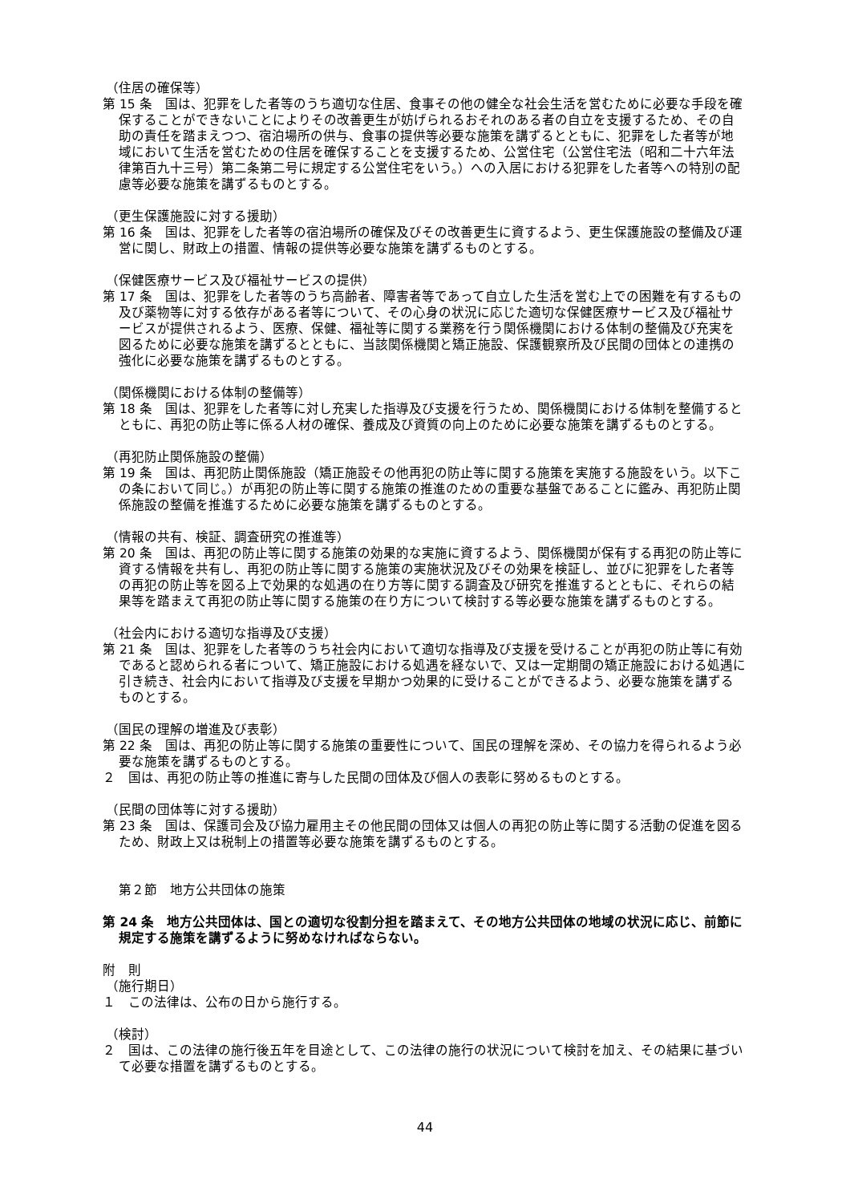（住居の確保等）
第 15 条　国は、犯罪をした者等のうち適切な住居、食事その他の健全な社会生活を営むために必要な手段を確保することができないことによりその改善更生が妨げられるおそれのある者の自立を支援するため、その自助の責任を踏まえつつ、宿泊場所の供与、食事の提供等必要な施策を講ずるとともに、犯罪をした者等が地域において生活を営むための住居を確保することを支援するため、公営住宅（公営住宅法（昭和二十六年法律第百九十三号）第二条第二号に規定する公営住宅をいう。）への入居における犯罪をした者等への特別の配慮等必要な施策を講ずるものとする。
（更生保護施設に対する援助）
第 16 条　国は、犯罪をした者等の宿泊場所の確保及びその改善更生に資するよう、更生保護施設の整備及び運営に関し、財政上の措置、情報の提供等必要な施策を講ずるものとする。
（保健医療サービス及び福祉サービスの提供）
第 17 条　国は、犯罪をした者等のうち高齢者、障害者等であって自立した生活を営む上での困難を有するもの及び薬物等に対する依存がある者等について、その心身の状況に応じた適切な保健医療サービス及び福祉サービスが提供されるよう、医療、保健、福祉等に関する業務を行う関係機関における体制の整備及び充実を図るために必要な施策を講ずるとともに、当該関係機関と矯正施設、保護観察所及び民間の団体との連携の強化に必要な施策を講ずるものとする。
（関係機関における体制の整備等）
第 18 条　国は、犯罪をした者等に対し充実した指導及び支援を行うため、関係機関における体制を整備するとともに、再犯の防止等に係る人材の確保、養成及び資質の向上のために必要な施策を講ずるものとする。
（再犯防止関係施設の整備）
第 19 条　国は、再犯防止関係施設（矯正施設その他再犯の防止等に関する施策を実施する施設をいう。以下この条において同じ。）が再犯の防止等に関する施策の推進のための重要な基盤であることに鑑み、再犯防止関係施設の整備を推進するために必要な施策を講ずるものとする。
（情報の共有、検証、調査研究の推進等）
第 20 条　国は、再犯の防止等に関する施策の効果的な実施に資するよう、関係機関が保有する再犯の防止等に資する情報を共有し、再犯の防止等に関する施策の実施状況及びその効果を検証し、並びに犯罪をした者等の再犯の防止等を図る上で効果的な処遇の在り方等に関する調査及び研究を推進するとともに、それらの結果等を踏まえて再犯の防止等に関する施策の在り方について検討する等必要な施策を講ずるものとする。
（社会内における適切な指導及び支援）
第 21 条　国は、犯罪をした者等のうち社会内において適切な指導及び支援を受けることが再犯の防止等に有効であると認められる者について、矯正施設における処遇を経ないで、又は一定期間の矯正施設における処遇に引き続き、社会内において指導及び支援を早期かつ効果的に受けることができるよう、必要な施策を講ずるものとする。
（国民の理解の増進及び表彰）
第 22 条　国は、再犯の防止等に関する施策の重要性について、国民の理解を深め、その協力を得られるよう必要な施策を講ずるものとする。
２　国は、再犯の防止等の推進に寄与した民間の団体及び個人の表彰に努めるものとする。
（民間の団体等に対する援助）
第 23 条　国は、保護司会及び協力雇用主その他民間の団体又は個人の再犯の防止等に関する活動の促進を図るため、財政上又は税制上の措置等必要な施策を講ずるものとする。
第２節　地方公共団体の施策
第 24 条　地方公共団体は、国との適切な役割分担を踏まえて、その地方公共団体の地域の状況に応じ、前節に規定する施策を講ずるように努めなければならない。
附　則
（施行期日）
１　この法律は、公布の日から施行する。
（検討）
２　国は、この法律の施行後五年を目途として、この法律の施行の状況について検討を加え、その結果に基づいて必要な措置を講ずるものとする。
44